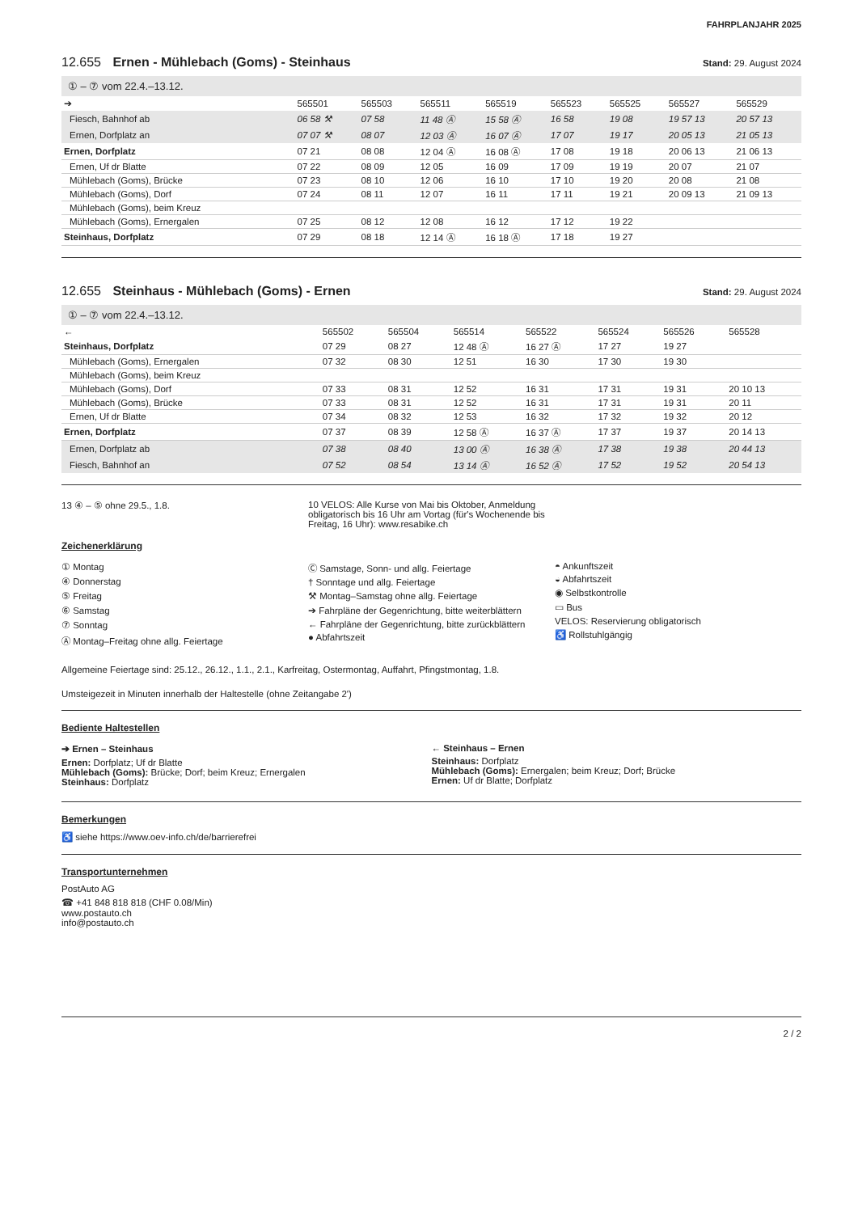FAHRPLANJAHR 2025
12.655 Ernen - Mühlebach (Goms) - Steinhaus Stand: 29. August 2024
① – ⑦ vom 22.4.–13.12.
| ➔ | 565501 | 565503 | 565511 | 565519 | 565523 | 565525 | 565527 | 565529 |
| --- | --- | --- | --- | --- | --- | --- | --- | --- |
| Fiesch, Bahnhof ab | 06 58 ⚒ | 07 58 | 11 48 Ⓐ | 15 58 Ⓐ | 16 58 | 19 08 | 19 57 13 | 20 57 13 |
| Ernen, Dorfplatz an | 07 07 ⚒ | 08 07 | 12 03 Ⓐ | 16 07 Ⓐ | 17 07 | 19 17 | 20 05 13 | 21 05 13 |
| Ernen, Dorfplatz | 07 21 | 08 08 | 12 04 Ⓐ | 16 08 Ⓐ | 17 08 | 19 18 | 20 06 13 | 21 06 13 |
| Ernen, Uf dr Blatte | 07 22 | 08 09 | 12 05 | 16 09 | 17 09 | 19 19 | 20 07 | 21 07 |
| Mühlebach (Goms), Brücke | 07 23 | 08 10 | 12 06 | 16 10 | 17 10 | 19 20 | 20 08 | 21 08 |
| Mühlebach (Goms), Dorf | 07 24 | 08 11 | 12 07 | 16 11 | 17 11 | 19 21 | 20 09 13 | 21 09 13 |
| Mühlebach (Goms), beim Kreuz | | | | | | | | |
| Mühlebach (Goms), Ernergalen | 07 25 | 08 12 | 12 08 | 16 12 | 17 12 | 19 22 | | |
| Steinhaus, Dorfplatz | 07 29 | 08 18 | 12 14 Ⓐ | 16 18 Ⓐ | 17 18 | 19 27 | | |
12.655 Steinhaus - Mühlebach (Goms) - Ernen Stand: 29. August 2024
① – ⑦ vom 22.4.–13.12.
| ← | 565502 | 565504 | 565514 | 565522 | 565524 | 565526 | 565528 |
| --- | --- | --- | --- | --- | --- | --- | --- |
| Steinhaus, Dorfplatz | 07 29 | 08 27 | 12 48 Ⓐ | 16 27 Ⓐ | 17 27 | 19 27 | |
| Mühlebach (Goms), Ernergalen | 07 32 | 08 30 | 12 51 | 16 30 | 17 30 | 19 30 | |
| Mühlebach (Goms), beim Kreuz | | | | | | | |
| Mühlebach (Goms), Dorf | 07 33 | 08 31 | 12 52 | 16 31 | 17 31 | 19 31 | 20 10 13 |
| Mühlebach (Goms), Brücke | 07 33 | 08 31 | 12 52 | 16 31 | 17 31 | 19 31 | 20 11 |
| Ernen, Uf dr Blatte | 07 34 | 08 32 | 12 53 | 16 32 | 17 32 | 19 32 | 20 12 |
| Ernen, Dorfplatz | 07 37 | 08 39 | 12 58 Ⓐ | 16 37 Ⓐ | 17 37 | 19 37 | 20 14 13 |
| Ernen, Dorfplatz ab | 07 38 | 08 40 | 13 00 Ⓐ | 16 38 Ⓐ | 17 38 | 19 38 | 20 44 13 |
| Fiesch, Bahnhof an | 07 52 | 08 54 | 13 14 Ⓐ | 16 52 Ⓐ | 17 52 | 19 52 | 20 54 13 |
13 ④ – ⑤ ohne 29.5., 1.8. 10 VELOS: Alle Kurse von Mai bis Oktober, Anmeldung obligatorisch bis 16 Uhr am Vortag (für's Wochenende bis Freitag, 16 Uhr): www.resabike.ch
Zeichenerklärung
① Montag
④ Donnerstag
⑤ Freitag
⑥ Samstag
⑦ Sonntag
Ⓐ Montag–Freitag ohne allg. Feiertage
Ⓒ Samstage, Sonn- und allg. Feiertage
† Sonntage und allg. Feiertage
⚒ Montag–Samstag ohne allg. Feiertage
➔ Fahrpläne der Gegenrichtung, bitte weiterblättern
← Fahrpläne der Gegenrichtung, bitte zurückblättern
● Abfahrtszeit
◓ Ankunftszeit
◒ Abfahrtszeit
◉ Selbstkontrolle
▭ Bus
VELOS: Reservierung obligatorisch
♿ Rollstuhlgängig
Allgemeine Feiertage sind: 25.12., 26.12., 1.1., 2.1., Karfreitag, Ostermontag, Auffahrt, Pfingstmontag, 1.8.
Umsteigezeit in Minuten innerhalb der Haltestelle (ohne Zeitangabe 2')
Bediente Haltestellen
➔ Ernen – Steinhaus
Ernen: Dorfplatz; Uf dr Blatte
Mühlebach (Goms): Brücke; Dorf; beim Kreuz; Ernergalen
Steinhaus: Dorfplatz
← Steinhaus – Ernen
Steinhaus: Dorfplatz
Mühlebach (Goms): Ernergalen; beim Kreuz; Dorf; Brücke
Ernen: Uf dr Blatte; Dorfplatz
Bemerkungen
♿ siehe https://www.oev-info.ch/de/barrierefrei
Transportunternehmen
PostAuto AG
☎ +41 848 818 818 (CHF 0.08/Min)
www.postauto.ch
info@postauto.ch
2 / 2